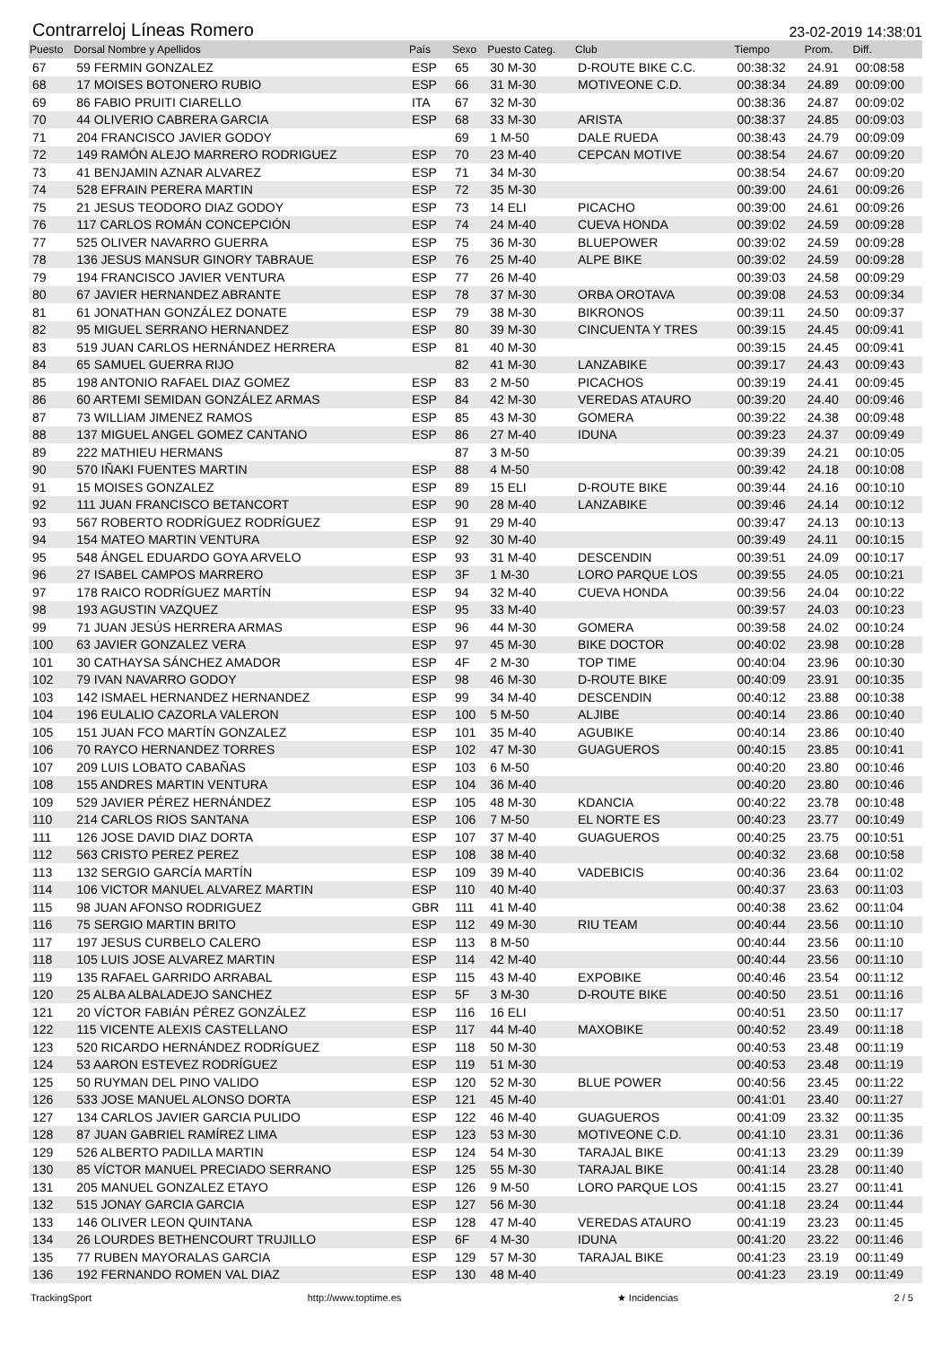Contrarreloj Líneas Romero
23-02-2019 14:38:01
| Puesto | Dorsal Nombre y Apellidos | País | Sexo | Puesto Categ. | Club | Tiempo | Prom. | Diff. |
| --- | --- | --- | --- | --- | --- | --- | --- | --- |
| 67 | 59 FERMIN GONZALEZ | ESP | 65 | 30 M-30 | D-ROUTE BIKE C.C. | 00:38:32 | 24.91 | 00:08:58 |
| 68 | 17 MOISES BOTONERO RUBIO | ESP | 66 | 31 M-30 | MOTIVEONE C.D. | 00:38:34 | 24.89 | 00:09:00 |
| 69 | 86 FABIO PRUITI CIARELLO | ITA | 67 | 32 M-30 | | 00:38:36 | 24.87 | 00:09:02 |
| 70 | 44 OLIVERIO CABRERA GARCIA | ESP | 68 | 33 M-30 | ARISTA | 00:38:37 | 24.85 | 00:09:03 |
| 71 | 204 FRANCISCO JAVIER GODOY | | 69 | 1 M-50 | DALE RUEDA | 00:38:43 | 24.79 | 00:09:09 |
| 72 | 149 RAMÓN ALEJO MARRERO RODRIGUEZ | ESP | 70 | 23 M-40 | CEPCAN MOTIVE | 00:38:54 | 24.67 | 00:09:20 |
| 73 | 41 BENJAMIN AZNAR ALVAREZ | ESP | 71 | 34 M-30 | | 00:38:54 | 24.67 | 00:09:20 |
| 74 | 528 EFRAIN PERERA MARTIN | ESP | 72 | 35 M-30 | | 00:39:00 | 24.61 | 00:09:26 |
| 75 | 21 JESUS TEODORO DIAZ GODOY | ESP | 73 | 14 ELI | PICACHO | 00:39:00 | 24.61 | 00:09:26 |
| 76 | 117 CARLOS ROMÁN CONCEPCIÓN | ESP | 74 | 24 M-40 | CUEVA HONDA | 00:39:02 | 24.59 | 00:09:28 |
| 77 | 525 OLIVER NAVARRO GUERRA | ESP | 75 | 36 M-30 | BLUEPOWER | 00:39:02 | 24.59 | 00:09:28 |
| 78 | 136 JESUS MANSUR GINORY TABRAUE | ESP | 76 | 25 M-40 | ALPE BIKE | 00:39:02 | 24.59 | 00:09:28 |
| 79 | 194 FRANCISCO JAVIER VENTURA | ESP | 77 | 26 M-40 | | 00:39:03 | 24.58 | 00:09:29 |
| 80 | 67 JAVIER HERNANDEZ ABRANTE | ESP | 78 | 37 M-30 | ORBA OROTAVA | 00:39:08 | 24.53 | 00:09:34 |
| 81 | 61 JONATHAN GONZÁLEZ DONATE | ESP | 79 | 38 M-30 | BIKRONOS | 00:39:11 | 24.50 | 00:09:37 |
| 82 | 95 MIGUEL SERRANO HERNANDEZ | ESP | 80 | 39 M-30 | CINCUENTA Y TRES | 00:39:15 | 24.45 | 00:09:41 |
| 83 | 519 JUAN CARLOS HERNÁNDEZ HERRERA | ESP | 81 | 40 M-30 | | 00:39:15 | 24.45 | 00:09:41 |
| 84 | 65 SAMUEL GUERRA RIJO | | 82 | 41 M-30 | LANZABIKE | 00:39:17 | 24.43 | 00:09:43 |
| 85 | 198 ANTONIO RAFAEL DIAZ GOMEZ | ESP | 83 | 2 M-50 | PICACHOS | 00:39:19 | 24.41 | 00:09:45 |
| 86 | 60 ARTEMI SEMIDAN GONZÁLEZ ARMAS | ESP | 84 | 42 M-30 | VEREDAS ATAURO | 00:39:20 | 24.40 | 00:09:46 |
| 87 | 73 WILLIAM JIMENEZ RAMOS | ESP | 85 | 43 M-30 | GOMERA | 00:39:22 | 24.38 | 00:09:48 |
| 88 | 137 MIGUEL ANGEL GOMEZ CANTANO | ESP | 86 | 27 M-40 | IDUNA | 00:39:23 | 24.37 | 00:09:49 |
| 89 | 222 MATHIEU HERMANS | | 87 | 3 M-50 | | 00:39:39 | 24.21 | 00:10:05 |
| 90 | 570 IÑAKI FUENTES MARTIN | ESP | 88 | 4 M-50 | | 00:39:42 | 24.18 | 00:10:08 |
| 91 | 15 MOISES GONZALEZ | ESP | 89 | 15 ELI | D-ROUTE BIKE | 00:39:44 | 24.16 | 00:10:10 |
| 92 | 111 JUAN FRANCISCO BETANCORT | ESP | 90 | 28 M-40 | LANZABIKE | 00:39:46 | 24.14 | 00:10:12 |
| 93 | 567 ROBERTO RODRÍGUEZ RODRÍGUEZ | ESP | 91 | 29 M-40 | | 00:39:47 | 24.13 | 00:10:13 |
| 94 | 154 MATEO MARTIN VENTURA | ESP | 92 | 30 M-40 | | 00:39:49 | 24.11 | 00:10:15 |
| 95 | 548 ÁNGEL EDUARDO GOYA ARVELO | ESP | 93 | 31 M-40 | DESCENDIN | 00:39:51 | 24.09 | 00:10:17 |
| 96 | 27 ISABEL CAMPOS MARRERO | ESP | 3F | 1 M-30 | LORO PARQUE LOS | 00:39:55 | 24.05 | 00:10:21 |
| 97 | 178 RAICO RODRÍGUEZ MARTÍN | ESP | 94 | 32 M-40 | CUEVA HONDA | 00:39:56 | 24.04 | 00:10:22 |
| 98 | 193 AGUSTIN VAZQUEZ | ESP | 95 | 33 M-40 | | 00:39:57 | 24.03 | 00:10:23 |
| 99 | 71 JUAN JESÚS HERRERA ARMAS | ESP | 96 | 44 M-30 | GOMERA | 00:39:58 | 24.02 | 00:10:24 |
| 100 | 63 JAVIER GONZALEZ VERA | ESP | 97 | 45 M-30 | BIKE DOCTOR | 00:40:02 | 23.98 | 00:10:28 |
| 101 | 30 CATHAYSA SÁNCHEZ AMADOR | ESP | 4F | 2 M-30 | TOP TIME | 00:40:04 | 23.96 | 00:10:30 |
| 102 | 79 IVAN NAVARRO GODOY | ESP | 98 | 46 M-30 | D-ROUTE BIKE | 00:40:09 | 23.91 | 00:10:35 |
| 103 | 142 ISMAEL HERNANDEZ HERNANDEZ | ESP | 99 | 34 M-40 | DESCENDIN | 00:40:12 | 23.88 | 00:10:38 |
| 104 | 196 EULALIO CAZORLA VALERON | ESP | 100 | 5 M-50 | ALJIBE | 00:40:14 | 23.86 | 00:10:40 |
| 105 | 151 JUAN FCO MARTÍN GONZALEZ | ESP | 101 | 35 M-40 | AGUBIKE | 00:40:14 | 23.86 | 00:10:40 |
| 106 | 70 RAYCO HERNANDEZ TORRES | ESP | 102 | 47 M-30 | GUAGUEROS | 00:40:15 | 23.85 | 00:10:41 |
| 107 | 209 LUIS LOBATO CABAÑAS | ESP | 103 | 6 M-50 | | 00:40:20 | 23.80 | 00:10:46 |
| 108 | 155 ANDRES MARTIN VENTURA | ESP | 104 | 36 M-40 | | 00:40:20 | 23.80 | 00:10:46 |
| 109 | 529 JAVIER PÉREZ HERNÁNDEZ | ESP | 105 | 48 M-30 | KDANCIA | 00:40:22 | 23.78 | 00:10:48 |
| 110 | 214 CARLOS RIOS SANTANA | ESP | 106 | 7 M-50 | EL NORTE ES | 00:40:23 | 23.77 | 00:10:49 |
| 111 | 126 JOSE DAVID DIAZ DORTA | ESP | 107 | 37 M-40 | GUAGUEROS | 00:40:25 | 23.75 | 00:10:51 |
| 112 | 563 CRISTO PEREZ PEREZ | ESP | 108 | 38 M-40 | | 00:40:32 | 23.68 | 00:10:58 |
| 113 | 132 SERGIO GARCÍA MARTÍN | ESP | 109 | 39 M-40 | VADEBICIS | 00:40:36 | 23.64 | 00:11:02 |
| 114 | 106 VICTOR MANUEL ALVAREZ MARTIN | ESP | 110 | 40 M-40 | | 00:40:37 | 23.63 | 00:11:03 |
| 115 | 98 JUAN AFONSO RODRIGUEZ | GBR | 111 | 41 M-40 | | 00:40:38 | 23.62 | 00:11:04 |
| 116 | 75 SERGIO MARTIN BRITO | ESP | 112 | 49 M-30 | RIU TEAM | 00:40:44 | 23.56 | 00:11:10 |
| 117 | 197 JESUS CURBELO CALERO | ESP | 113 | 8 M-50 | | 00:40:44 | 23.56 | 00:11:10 |
| 118 | 105 LUIS JOSE ALVAREZ MARTIN | ESP | 114 | 42 M-40 | | 00:40:44 | 23.56 | 00:11:10 |
| 119 | 135 RAFAEL GARRIDO ARRABAL | ESP | 115 | 43 M-40 | EXPOBIKE | 00:40:46 | 23.54 | 00:11:12 |
| 120 | 25 ALBA ALBALADEJO SANCHEZ | ESP | 5F | 3 M-30 | D-ROUTE BIKE | 00:40:50 | 23.51 | 00:11:16 |
| 121 | 20 VÍCTOR FABIÁN PÉREZ GONZÁLEZ | ESP | 116 | 16 ELI | | 00:40:51 | 23.50 | 00:11:17 |
| 122 | 115 VICENTE ALEXIS CASTELLANO | ESP | 117 | 44 M-40 | MAXOBIKE | 00:40:52 | 23.49 | 00:11:18 |
| 123 | 520 RICARDO HERNÁNDEZ RODRÍGUEZ | ESP | 118 | 50 M-30 | | 00:40:53 | 23.48 | 00:11:19 |
| 124 | 53 AARON ESTEVEZ RODRÍGUEZ | ESP | 119 | 51 M-30 | | 00:40:53 | 23.48 | 00:11:19 |
| 125 | 50 RUYMAN DEL PINO VALIDO | ESP | 120 | 52 M-30 | BLUE POWER | 00:40:56 | 23.45 | 00:11:22 |
| 126 | 533 JOSE MANUEL ALONSO DORTA | ESP | 121 | 45 M-40 | | 00:41:01 | 23.40 | 00:11:27 |
| 127 | 134 CARLOS JAVIER GARCIA PULIDO | ESP | 122 | 46 M-40 | GUAGUEROS | 00:41:09 | 23.32 | 00:11:35 |
| 128 | 87 JUAN GABRIEL RAMÍREZ LIMA | ESP | 123 | 53 M-30 | MOTIVEONE C.D. | 00:41:10 | 23.31 | 00:11:36 |
| 129 | 526 ALBERTO PADILLA MARTIN | ESP | 124 | 54 M-30 | TARAJAL BIKE | 00:41:13 | 23.29 | 00:11:39 |
| 130 | 85 VÍCTOR MANUEL PRECIADO SERRANO | ESP | 125 | 55 M-30 | TARAJAL BIKE | 00:41:14 | 23.28 | 00:11:40 |
| 131 | 205 MANUEL GONZALEZ ETAYO | ESP | 126 | 9 M-50 | LORO PARQUE LOS | 00:41:15 | 23.27 | 00:11:41 |
| 132 | 515 JONAY GARCIA GARCIA | ESP | 127 | 56 M-30 | | 00:41:18 | 23.24 | 00:11:44 |
| 133 | 146 OLIVER LEON QUINTANA | ESP | 128 | 47 M-40 | VEREDAS ATAURO | 00:41:19 | 23.23 | 00:11:45 |
| 134 | 26 LOURDES BETHENCOURT TRUJILLO | ESP | 6F | 4 M-30 | IDUNA | 00:41:20 | 23.22 | 00:11:46 |
| 135 | 77 RUBEN MAYORALAS GARCIA | ESP | 129 | 57 M-30 | TARAJAL BIKE | 00:41:23 | 23.19 | 00:11:49 |
| 136 | 192 FERNANDO ROMEN VAL DIAZ | ESP | 130 | 48 M-40 | | 00:41:23 | 23.19 | 00:11:49 |
TrackingSport http://www.toptime.es ★ Incidencias 2 / 5